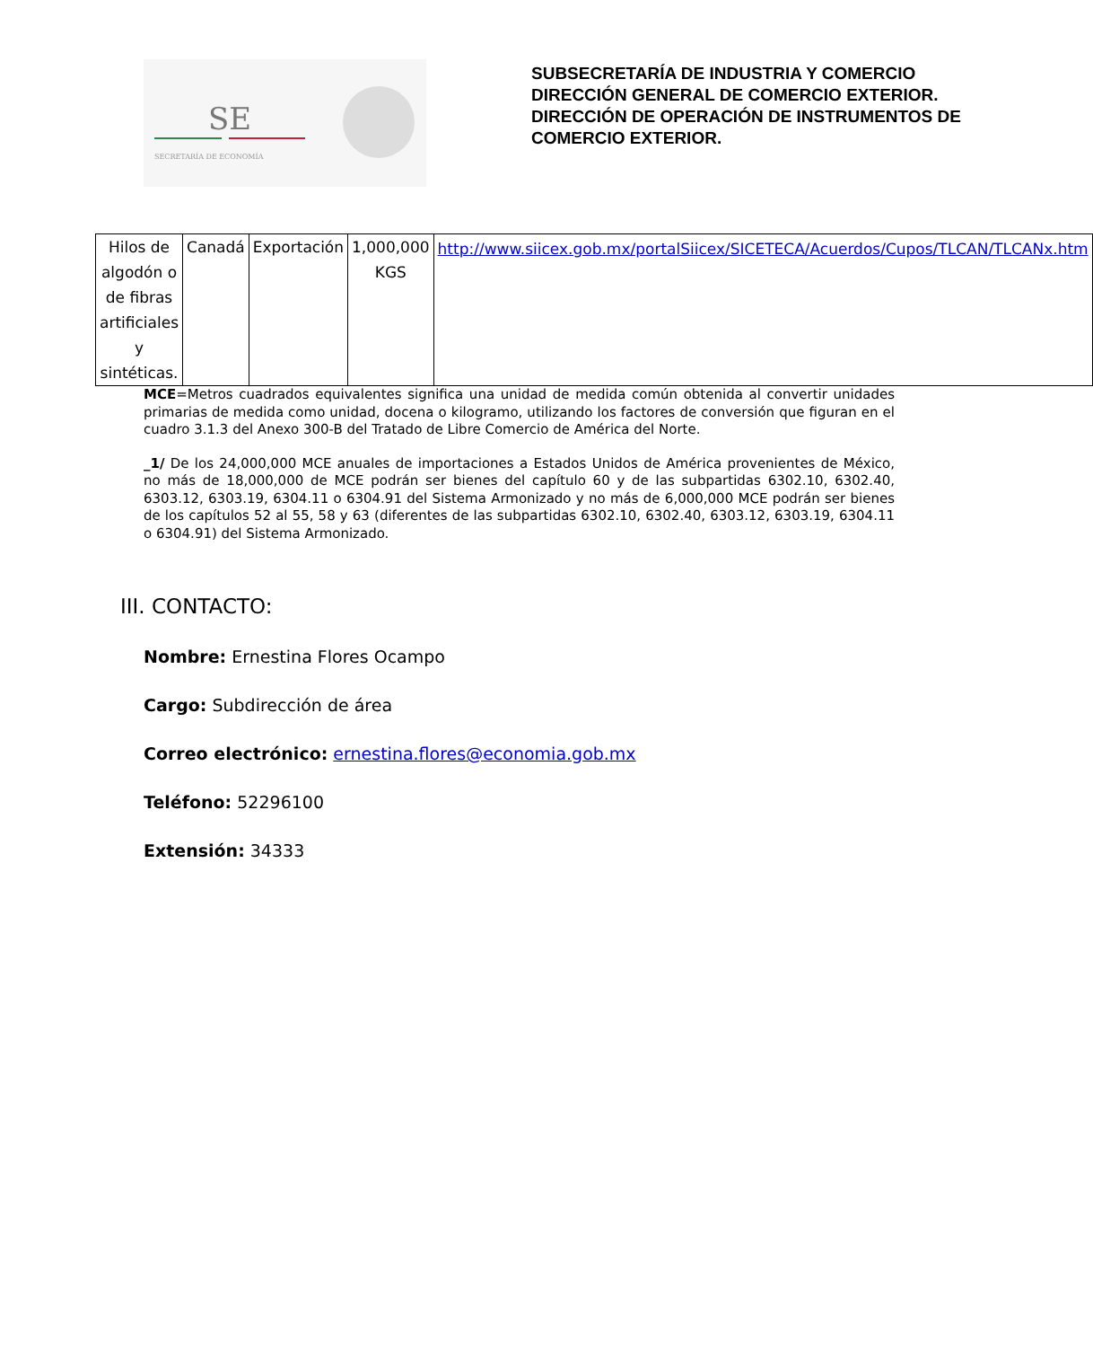SE
SECRETARÍA DE ECONOMÍA
SUBSECRETARÍA DE INDUSTRIA Y COMERCIO
DIRECCIÓN GENERAL DE COMERCIO EXTERIOR.
DIRECCIÓN DE OPERACIÓN DE INSTRUMENTOS DE COMERCIO EXTERIOR.
| Hilos de algodón o de fibras artificiales y sintéticas. | Canadá | Exportación | 1,000,000 KGS | http://www.siicex.gob.mx/portalSiicex/SICETECA/Acuerdos/Cupos/TLCAN/TLCANx.htm |
MCE=Metros cuadrados equivalentes significa una unidad de medida común obtenida al convertir unidades primarias de medida como unidad, docena o kilogramo, utilizando los factores de conversión que figuran en el cuadro 3.1.3 del Anexo 300-B del Tratado de Libre Comercio de América del Norte.
_1/ De los 24,000,000 MCE anuales de importaciones a Estados Unidos de América provenientes de México, no más de 18,000,000 de MCE podrán ser bienes del capítulo 60 y de las subpartidas 6302.10, 6302.40, 6303.12, 6303.19, 6304.11 o 6304.91 del Sistema Armonizado y no más de 6,000,000 MCE podrán ser bienes de los capítulos 52 al 55, 58 y 63 (diferentes de las subpartidas 6302.10, 6302.40, 6303.12, 6303.19, 6304.11 o 6304.91) del Sistema Armonizado.
III. CONTACTO:
Nombre: Ernestina Flores Ocampo
Cargo: Subdirección de área
Correo electrónico: ernestina.flores@economia.gob.mx
Teléfono: 52296100
Extensión: 34333